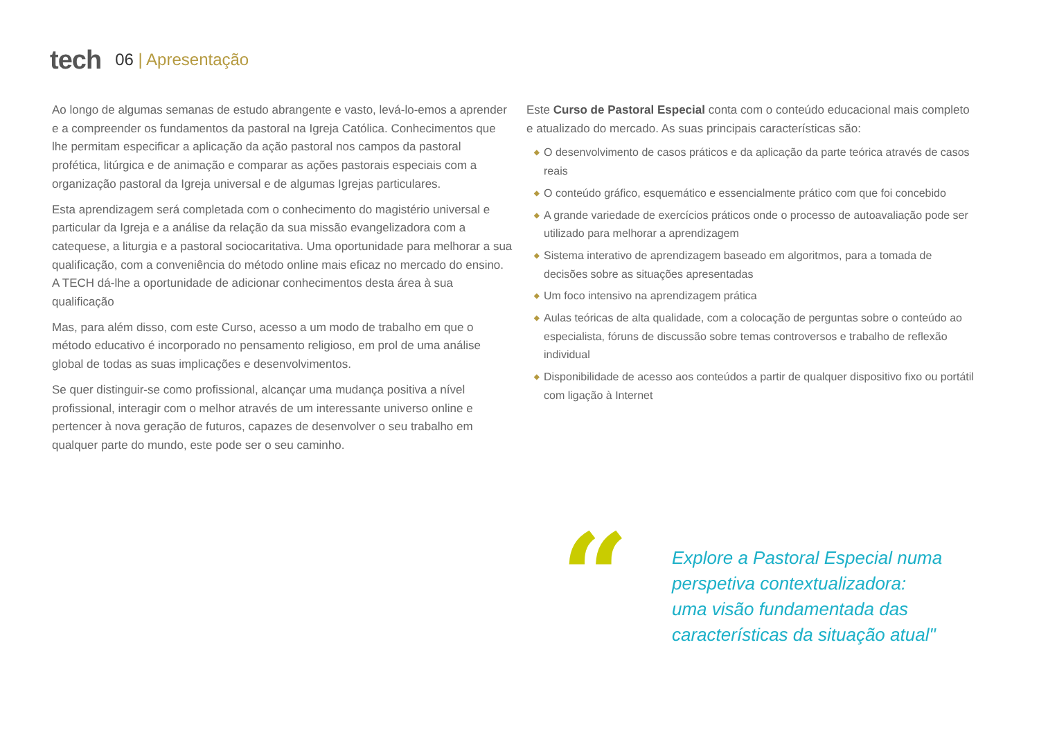tech
06 | Apresentação
Ao longo de algumas semanas de estudo abrangente e vasto, levá-lo-emos a aprender e a compreender os fundamentos da pastoral na Igreja Católica. Conhecimentos que lhe permitam especificar a aplicação da ação pastoral nos campos da pastoral profética, litúrgica e de animação e comparar as ações pastorais especiais com a organização pastoral da Igreja universal e de algumas Igrejas particulares.
Esta aprendizagem será completada com o conhecimento do magistério universal e particular da Igreja e a análise da relação da sua missão evangelizadora com a catequese, a liturgia e a pastoral sociocaritativa. Uma oportunidade para melhorar a sua qualificação, com a conveniência do método online mais eficaz no mercado do ensino. A TECH dá-lhe a oportunidade de adicionar conhecimentos desta área à sua qualificação
Mas, para além disso, com este Curso, acesso a um modo de trabalho em que o método educativo é incorporado no pensamento religioso, em prol de uma análise global de todas as suas implicações e desenvolvimentos.
Se quer distinguir-se como profissional, alcançar uma mudança positiva a nível profissional, interagir com o melhor através de um interessante universo online e pertencer à nova geração de futuros, capazes de desenvolver o seu trabalho em qualquer parte do mundo, este pode ser o seu caminho.
Este Curso de Pastoral Especial conta com o conteúdo educacional mais completo e atualizado do mercado. As suas principais características são:
◆ O desenvolvimento de casos práticos e da aplicação da parte teórica através de casos reais
◆ O conteúdo gráfico, esquemático e essencialmente prático com que foi concebido
◆ A grande variedade de exercícios práticos onde o processo de autoavaliação pode ser utilizado para melhorar a aprendizagem
◆ Sistema interativo de aprendizagem baseado em algoritmos, para a tomada de decisões sobre as situações apresentadas
◆ Um foco intensivo na aprendizagem prática
◆ Aulas teóricas de alta qualidade, com a colocação de perguntas sobre o conteúdo ao especialista, fóruns de discussão sobre temas controversos e trabalho de reflexão individual
◆ Disponibilidade de acesso aos conteúdos a partir de qualquer dispositivo fixo ou portátil com ligação à Internet
“
Explore a Pastoral Especial numa
perspetiva contextualizadora:
uma visão fundamentada das
características da situação atual"